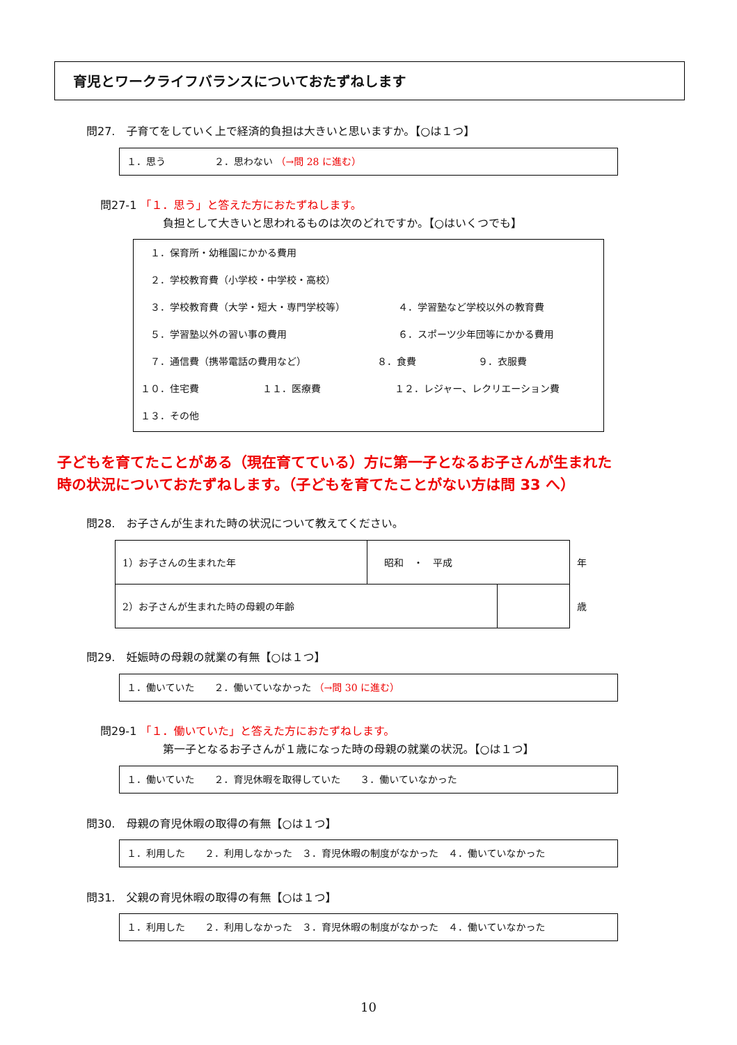育児とワークライフバランスについておたずねします
問27.　子育てをしていく上で経済的負担は大きいと思いますか。【○は１つ】
１．思う　　　　　２．思わない （→問 28 に進む）
問27-1 「１．思う」と答えた方におたずねします。
負担として大きいと思われるものは次のどれですか。【○はいくつでも】
　１．保育所・幼稚園にかかる費用
　２．学校教育費（小学校・中学校・高校）
　３．学校教育費（大学・短大・専門学校等） ４．学習塾など学校以外の教育費
　５．学習塾以外の習い事の費用 ６．スポーツ少年団等にかかる費用
　７．通信費（携帯電話の費用など） ８．食費 ９．衣服費
１０．住宅費 １１．医療費 １２．レジャー、レクリエーション費
１３．その他
子どもを育てたことがある（現在育てている）方に第一子となるお子さんが生まれた
時の状況についておたずねします。（子どもを育てたことがない方は問 33 へ）
問28.　お子さんが生まれた時の状況について教えてください。
| 1）お子さんの生まれた年 | 昭和 ・ 平成 | | 年 |
| 2）お子さんが生まれた時の母親の年齢 | | | 歳 |
問29.　妊娠時の母親の就業の有無【○は１つ】
１．働いていた　　２．働いていなかった （→問 30 に進む）
問29-1 「１．働いていた」と答えた方におたずねします。
第一子となるお子さんが１歳になった時の母親の就業の状況。【○は１つ】
１．働いていた　　２．育児休暇を取得していた　　３．働いていなかった
問30.　母親の育児休暇の取得の有無【○は１つ】
１．利用した　　２．利用しなかった　３．育児休暇の制度がなかった　４．働いていなかった
問31.　父親の育児休暇の取得の有無【○は１つ】
１．利用した　　２．利用しなかった　３．育児休暇の制度がなかった　４．働いていなかった
10